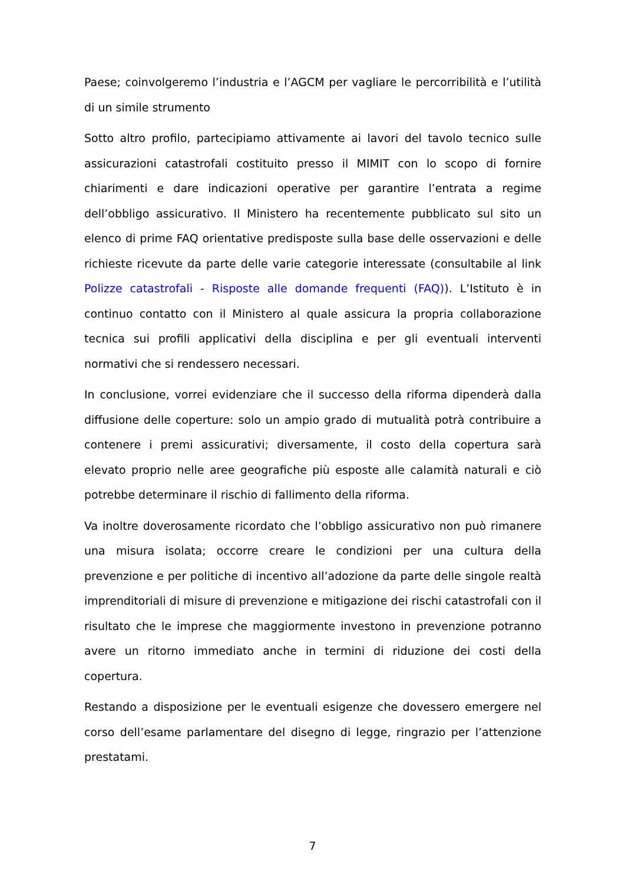Paese; coinvolgeremo l’industria e l’AGCM per vagliare le percorribilità e l’utilità di un simile strumento
Sotto altro profilo, partecipiamo attivamente ai lavori del tavolo tecnico sulle assicurazioni catastrofali costituito presso il MIMIT con lo scopo di fornire chiarimenti e dare indicazioni operative per garantire l’entrata a regime dell’obbligo assicurativo. Il Ministero ha recentemente pubblicato sul sito un elenco di prime FAQ orientative predisposte sulla base delle osservazioni e delle richieste ricevute da parte delle varie categorie interessate (consultabile al link Polizze catastrofali - Risposte alle domande frequenti (FAQ)). L’Istituto è in continuo contatto con il Ministero al quale assicura la propria collaborazione tecnica sui profili applicativi della disciplina e per gli eventuali interventi normativi che si rendessero necessari.
In conclusione, vorrei evidenziare che il successo della riforma dipenderà dalla diffusione delle coperture: solo un ampio grado di mutualità potrà contribuire a contenere i premi assicurativi; diversamente, il costo della copertura sarà elevato proprio nelle aree geografiche più esposte alle calamità naturali e ciò potrebbe determinare il rischio di fallimento della riforma.
Va inoltre doverosamente ricordato che l’obbligo assicurativo non può rimanere una misura isolata; occorre creare le condizioni per una cultura della prevenzione e per politiche di incentivo all’adozione da parte delle singole realtà imprenditoriali di misure di prevenzione e mitigazione dei rischi catastrofali con il risultato che le imprese che maggiormente investono in prevenzione potranno avere un ritorno immediato anche in termini di riduzione dei costi della copertura.
Restando a disposizione per le eventuali esigenze che dovessero emergere nel corso dell’esame parlamentare del disegno di legge, ringrazio per l’attenzione prestatami.
7